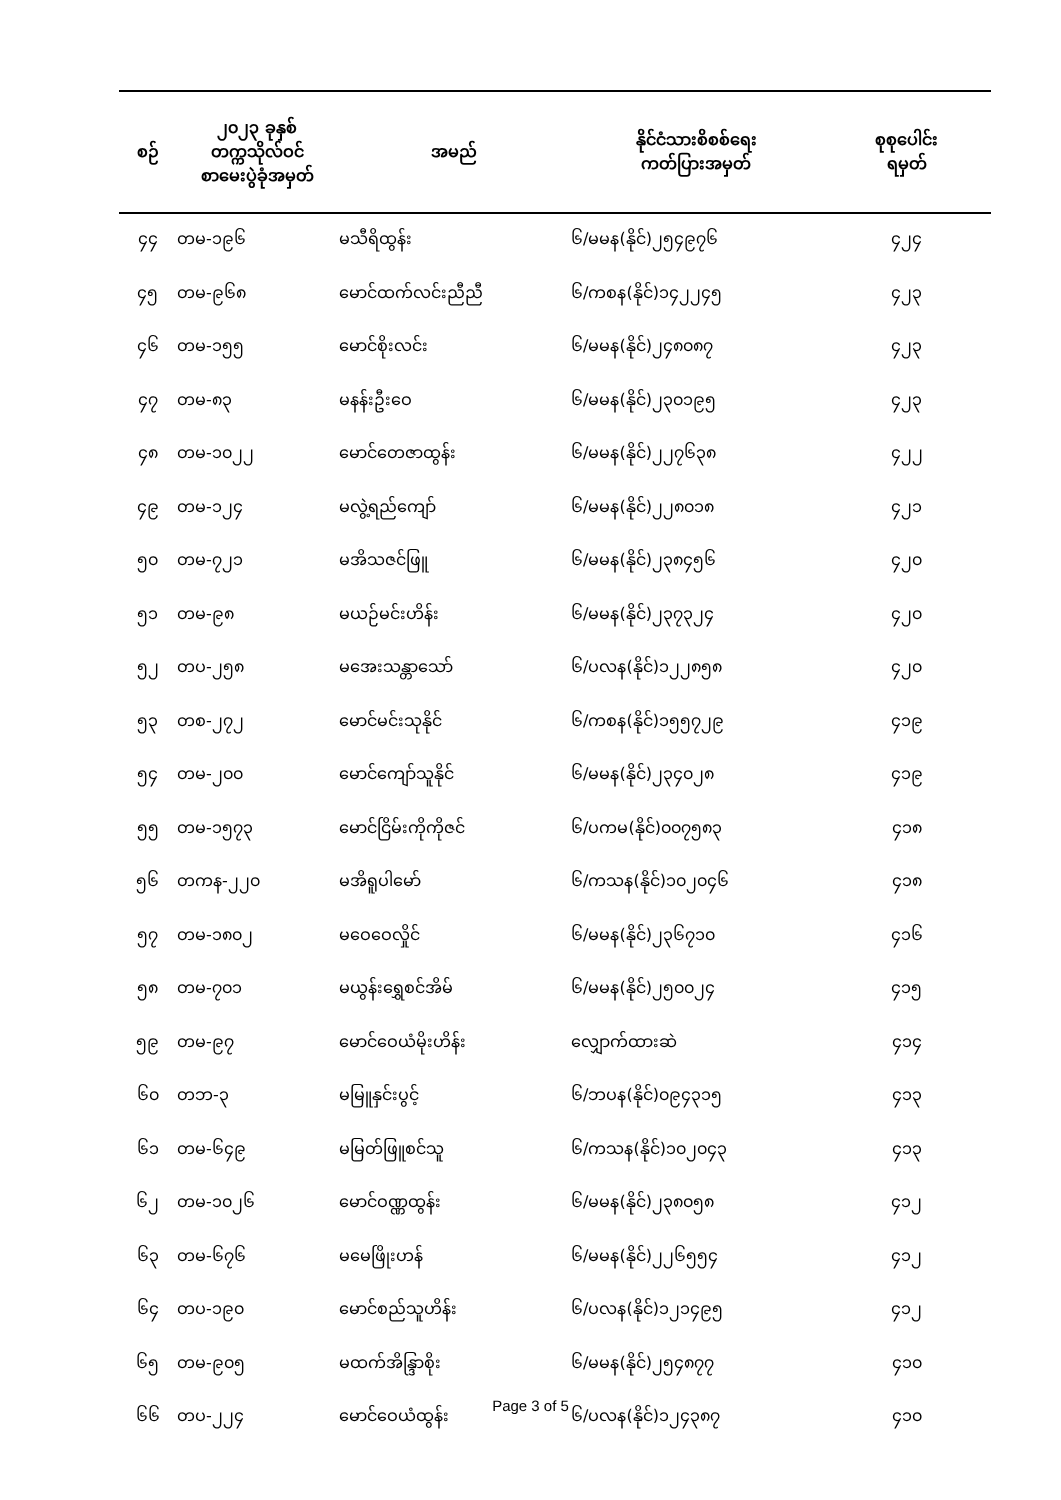| စဉ် | ၂၀၂၃ ခုနှစ် တက္ကသိုလ်ဝင် စာမေးပွဲခုံအမှတ် | အမည် | နိုင်ငံသားစိစစ်ရေး ကတ်ပြားအမှတ် | စုစုပေါင်း ရမှတ် |
| --- | --- | --- | --- | --- |
| ၄၄ | တမ-၁၉၆ | မသီရိထွန်း | ၆/မမန(နိုင်)၂၅၄၉၇၆ | ၄၂၄ |
| ၄၅ | တမ-၉၆၈ | မောင်ထက်လင်းညီညီ | ၆/ကစန(နိုင်)၁၄၂၂၄၅ | ၄၂၃ |
| ၄၆ | တမ-၁၅၅ | မောင်စိုးလင်း | ၆/မမန(နိုင်)၂၄၈၀၈၇ | ၄၂၃ |
| ၄၇ | တမ-၈၃ | မနန်းဦးဝေ | ၆/မမန(နိုင်)၂၃၀၁၉၅ | ၄၂၃ |
| ၄၈ | တမ-၁၀၂၂ | မောင်တေဇာထွန်း | ၆/မမန(နိုင်)၂၂၇၆၃၈ | ၄၂၂ |
| ၄၉ | တမ-၁၂၄ | မလွဲ့ရည်ကျော် | ၆/မမန(နိုင်)၂၂၈၀၁၈ | ၄၂၁ |
| ၅၀ | တမ-၇၂၁ | မအိသဇင်ဖြူ | ၆/မမန(နိုင်)၂၃၈၄၅၆ | ၄၂၀ |
| ၅၁ | တမ-၉၈ | မယဉ်မင်းဟိန်း | ၆/မမန(နိုင်)၂၃၇၃၂၄ | ၄၂၀ |
| ၅၂ | တပ-၂၅၈ | မအေးသန္တာသော် | ၆/ပလန(နိုင်)၁၂၂၈၅၈ | ၄၂၀ |
| ၅၃ | တစ-၂၇၂ | မောင်မင်းသုနိုင် | ၆/ကစန(နိုင်)၁၅၅၇၂၉ | ၄၁၉ |
| ၅၄ | တမ-၂၀၀ | မောင်ကျော်သူနိုင် | ၆/မမန(နိုင်)၂၃၄၀၂၈ | ၄၁၉ |
| ၅၅ | တမ-၁၅၇၃ | မောင်ငြိမ်းကိုကိုဇင် | ၆/ပကမ(နိုင်)၀၀၇၅၈၃ | ၄၁၈ |
| ၅၆ | တကန-၂၂၀ | မအိရူပါမော် | ၆/ကသန(နိုင်)၁၀၂၀၄၆ | ၄၁၈ |
| ၅၇ | တမ-၁၈၀၂ | မဝေဝေလှိုင် | ၆/မမန(နိုင်)၂၃၆၇၁၀ | ၄၁၆ |
| ၅၈ | တမ-၇၀၁ | မယွန်းရွှေစင်အိမ် | ၆/မမန(နိုင်)၂၅၀၀၂၄ | ၄၁၅ |
| ၅၉ | တမ-၉၇ | မောင်ဝေယံမိုးဟိန်း | လျှောက်ထားဆဲ | ၄၁၄ |
| ၆၀ | တဘ-၃ | မမြူနှင်းပွင့် | ၆/ဘပန(နိုင်)၀၉၄၃၁၅ | ၄၁၃ |
| ၆၁ | တမ-၆၄၉ | မမြတ်ဖြူစင်သူ | ၆/ကသန(နိုင်)၁၀၂၀၄၃ | ၄၁၃ |
| ၆၂ | တမ-၁၀၂၆ | မောင်ဝဏ္ဏထွန်း | ၆/မမန(နိုင်)၂၃၈၀၅၈ | ၄၁၂ |
| ၆၃ | တမ-၆၇၆ | မမေဖြိုးဟန် | ၆/မမန(နိုင်)၂၂၆၅၅၄ | ၄၁၂ |
| ၆၄ | တပ-၁၉၀ | မောင်စည်သူဟိန်း | ၆/ပလန(နိုင်)၁၂၁၄၉၅ | ၄၁၂ |
| ၆၅ | တမ-၉၀၅ | မထက်အိန္ဒြာစိုး | ၆/မမန(နိုင်)၂၅၄၈၇၇ | ၄၁၀ |
| ၆၆ | တပ-၂၂၄ | မောင်ဝေယံထွန်း | ၆/ပလန(နိုင်)၁၂၄၃၈၇ | ၄၁၀ |
Page 3 of 5